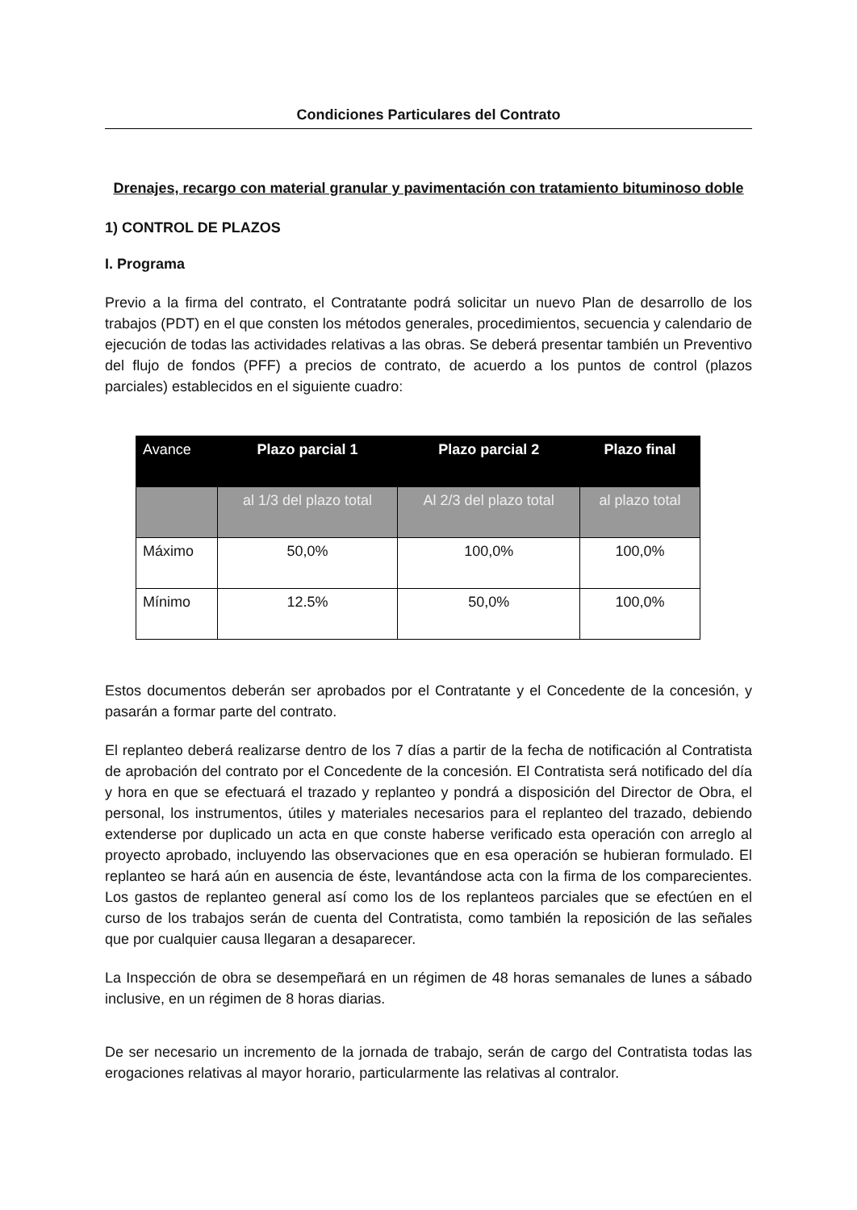Condiciones Particulares del Contrato
Drenajes, recargo con material granular y pavimentación con tratamiento bituminoso doble
1) CONTROL DE PLAZOS
I. Programa
Previo a la firma del contrato, el Contratante podrá solicitar un nuevo Plan de desarrollo de los trabajos (PDT) en el que consten los métodos generales, procedimientos, secuencia y calendario de ejecución de todas las actividades relativas a las obras. Se deberá presentar también un Preventivo del flujo de fondos (PFF) a precios de contrato, de acuerdo a los puntos de control (plazos parciales) establecidos en el siguiente cuadro:
| Avance | Plazo parcial 1 | Plazo parcial 2 | Plazo final |
| --- | --- | --- | --- |
| | al 1/3 del plazo total | Al 2/3 del plazo total | al plazo total |
| Máximo | 50,0% | 100,0% | 100,0% |
| Mínimo | 12.5% | 50,0% | 100,0% |
Estos documentos deberán ser aprobados por el Contratante y el Concedente de la concesión, y pasarán a formar parte del contrato.
El replanteo deberá realizarse dentro de los 7 días a partir de la fecha de notificación al Contratista de aprobación del contrato por el Concedente de la concesión. El Contratista será notificado del día y hora en que se efectuará el trazado y replanteo y pondrá a disposición del Director de Obra, el personal, los instrumentos, útiles y materiales necesarios para el replanteo del trazado, debiendo extenderse por duplicado un acta en que conste haberse verificado esta operación con arreglo al proyecto aprobado, incluyendo las observaciones que en esa operación se hubieran formulado. El replanteo se hará aún en ausencia de éste, levantándose acta con la firma de los comparecientes. Los gastos de replanteo general así como los de los replanteos parciales que se efectúen en el curso de los trabajos serán de cuenta del Contratista, como también la reposición de las señales que por cualquier causa llegaran a desaparecer.
La Inspección de obra se desempeñará en un régimen de 48 horas semanales de lunes a sábado inclusive, en un régimen de 8 horas diarias.
De ser necesario un incremento de la jornada de trabajo, serán de cargo del Contratista todas las erogaciones relativas al mayor horario, particularmente las relativas al contralor.